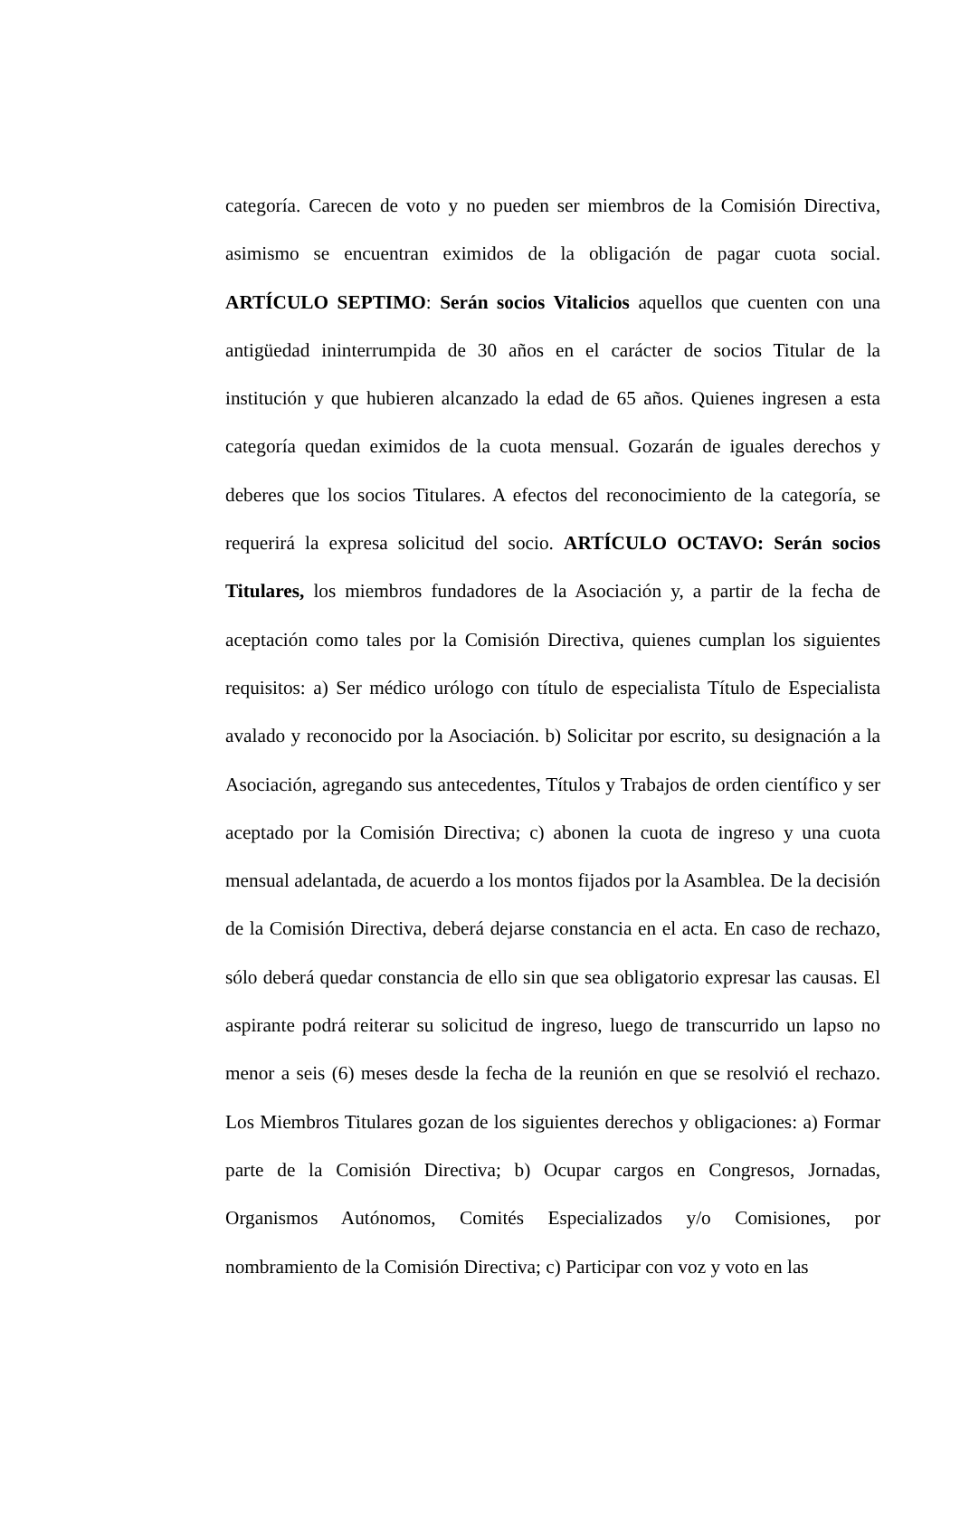categoría. Carecen de voto y no pueden ser miembros de la Comisión Directiva, asimismo se encuentran eximidos de la obligación de pagar cuota social. ARTÍCULO SEPTIMO: Serán socios Vitalicios aquellos que cuenten con una antigüedad ininterrumpida de 30 años en el carácter de socios Titular de la institución y que hubieren alcanzado la edad de 65 años. Quienes ingresen a esta categoría quedan eximidos de la cuota mensual. Gozarán de iguales derechos y deberes que los socios Titulares. A efectos del reconocimiento de la categoría, se requerirá la expresa solicitud del socio. ARTÍCULO OCTAVO: Serán socios Titulares, los miembros fundadores de la Asociación y, a partir de la fecha de aceptación como tales por la Comisión Directiva, quienes cumplan los siguientes requisitos: a) Ser médico urólogo con título de especialista Título de Especialista avalado y reconocido por la Asociación. b) Solicitar por escrito, su designación a la Asociación, agregando sus antecedentes, Títulos y Trabajos de orden científico y ser aceptado por la Comisión Directiva; c) abonen la cuota de ingreso y una cuota mensual adelantada, de acuerdo a los montos fijados por la Asamblea. De la decisión de la Comisión Directiva, deberá dejarse constancia en el acta. En caso de rechazo, sólo deberá quedar constancia de ello sin que sea obligatorio expresar las causas. El aspirante podrá reiterar su solicitud de ingreso, luego de transcurrido un lapso no menor a seis (6) meses desde la fecha de la reunión en que se resolvió el rechazo. Los Miembros Titulares gozan de los siguientes derechos y obligaciones: a) Formar parte de la Comisión Directiva; b) Ocupar cargos en Congresos, Jornadas, Organismos Autónomos, Comités Especializados y/o Comisiones, por nombramiento de la Comisión Directiva; c) Participar con voz y voto en las